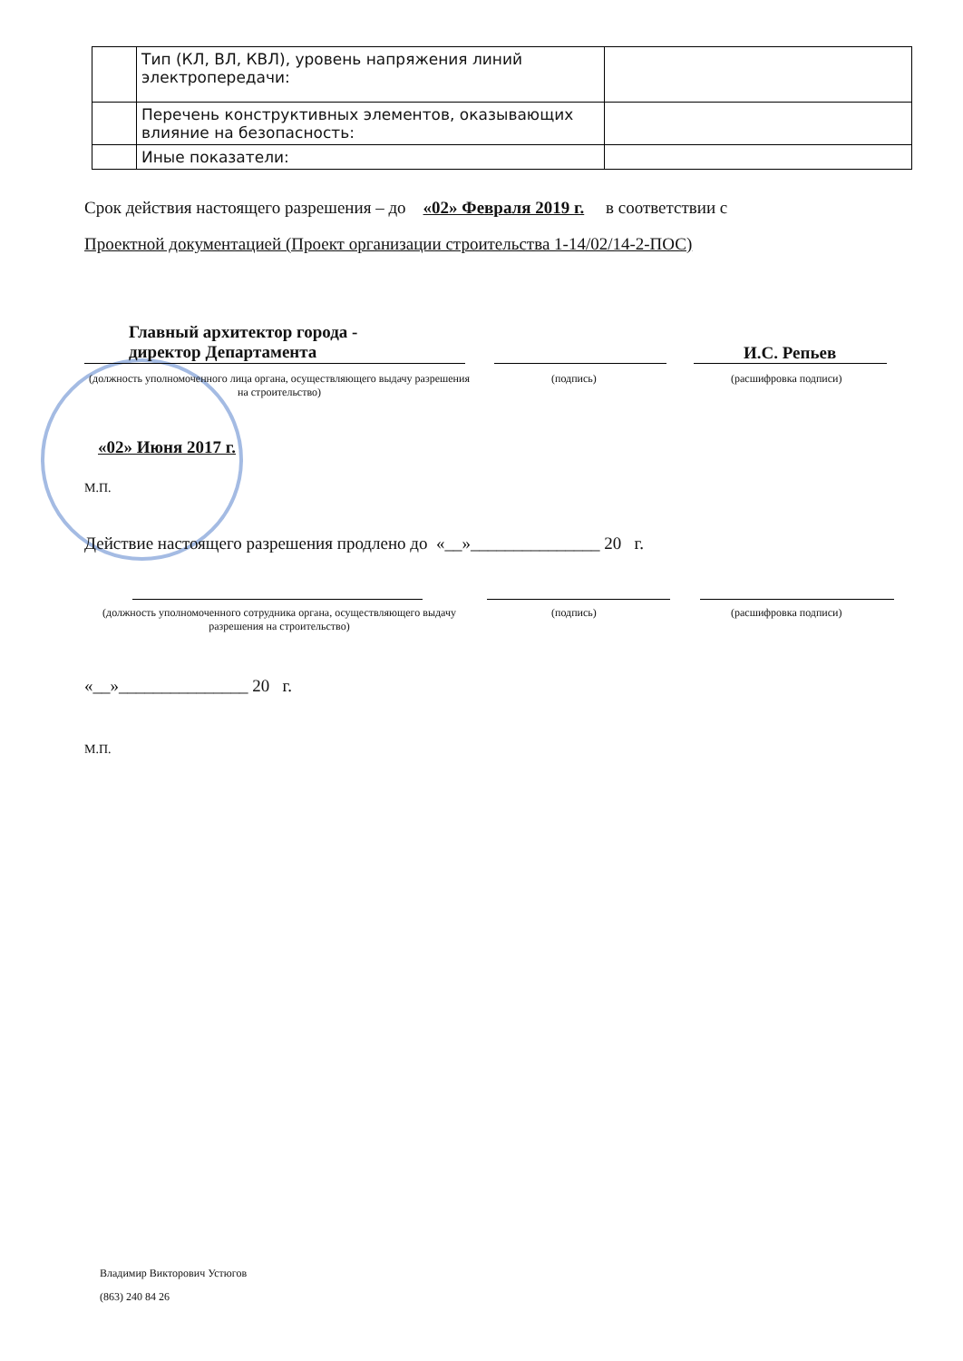| | Тип (КЛ, ВЛ, КВЛ), уровень напряжения линий электропередачи: | |
| | Перечень конструктивных элементов, оказывающих влияние на безопасность: | |
| | Иные показатели: | |
Срок действия настоящего разрешения – до «02» Февраля 2019 г. в соответствии с
Проектной документацией (Проект организации строительства 1-14/02/14-2-ПОС)
Главный архитектор города -
директор Департамента
И.С. Репьев
(должность уполномоченного лица органа, осуществляющего выдачу разрешения на строительство)
(подпись) (расшифровка подписи)
«02» Июня 2017 г.
М.П.
Действие настоящего разрешения продлено до «__»_______________ 20 г.
(должность уполномоченного сотрудника органа, осуществляющего выдачу разрешения на строительство)
(подпись) (расшифровка подписи)
«__»_______________ 20 г.
М.П.
Владимир Викторович Устюгов
(863) 240 84 26